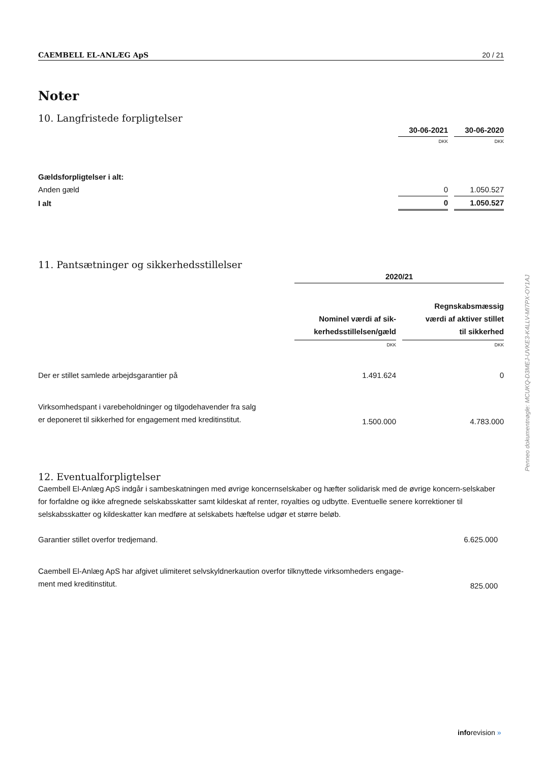CAEMBELL EL-ANLÆG ApS 20 / 21
Noter
10. Langfristede forpligtelser
| | 30-06-2021 | | 30-06-2020 |
| | DKK | | DKK |
| Gældsforpligtelser i alt: | | | |
| Anden gæld | 0 | | 1.050.527 |
| I alt | 0 | | 1.050.527 |
11. Pantsætninger og sikkerhedsstillelser
| | 2020/21 | | |
| | Nominel værdi af sik- kerhedsstillelsen/gæld | | Regnskabsmæssig værdi af aktiver stillet til sikkerhed |
| | DKK | | DKK |
| Der er stillet samlede arbejdsgarantier på | 1.491.624 | | 0 |
| Virksomhedspant i varebeholdninger og tilgodehavender fra salg er deponeret til sikkerhed for engagement med kreditinstitut. | 1.500.000 | | 4.783.000 |
12. Eventualforpligtelser
Caembell El-Anlæg ApS indgår i sambeskatningen med øvrige koncernselskaber og hæfter solidarisk med de øvrige koncern-selskaber for forfaldne og ikke afregnede selskabsskatter samt kildeskat af renter, royalties og udbytte. Eventuelle senere korrektioner til selskabsskatter og kildeskatter kan medføre at selskabets hæftelse udgør et større beløb.
| Garantier stillet overfor tredjemand. | 6.625.000 |
| Caembell El-Anlæg ApS har afgivet ulimiteret selvskyldnerkaution overfor tilknyttede virksomheders engage- ment med kreditinstitut. | 825.000 |
Penneo dokumentnøgle: MCUKQ-D3MEJ-UVKE3-K4LLV-MI7PX-OY1AJ
inforevision »